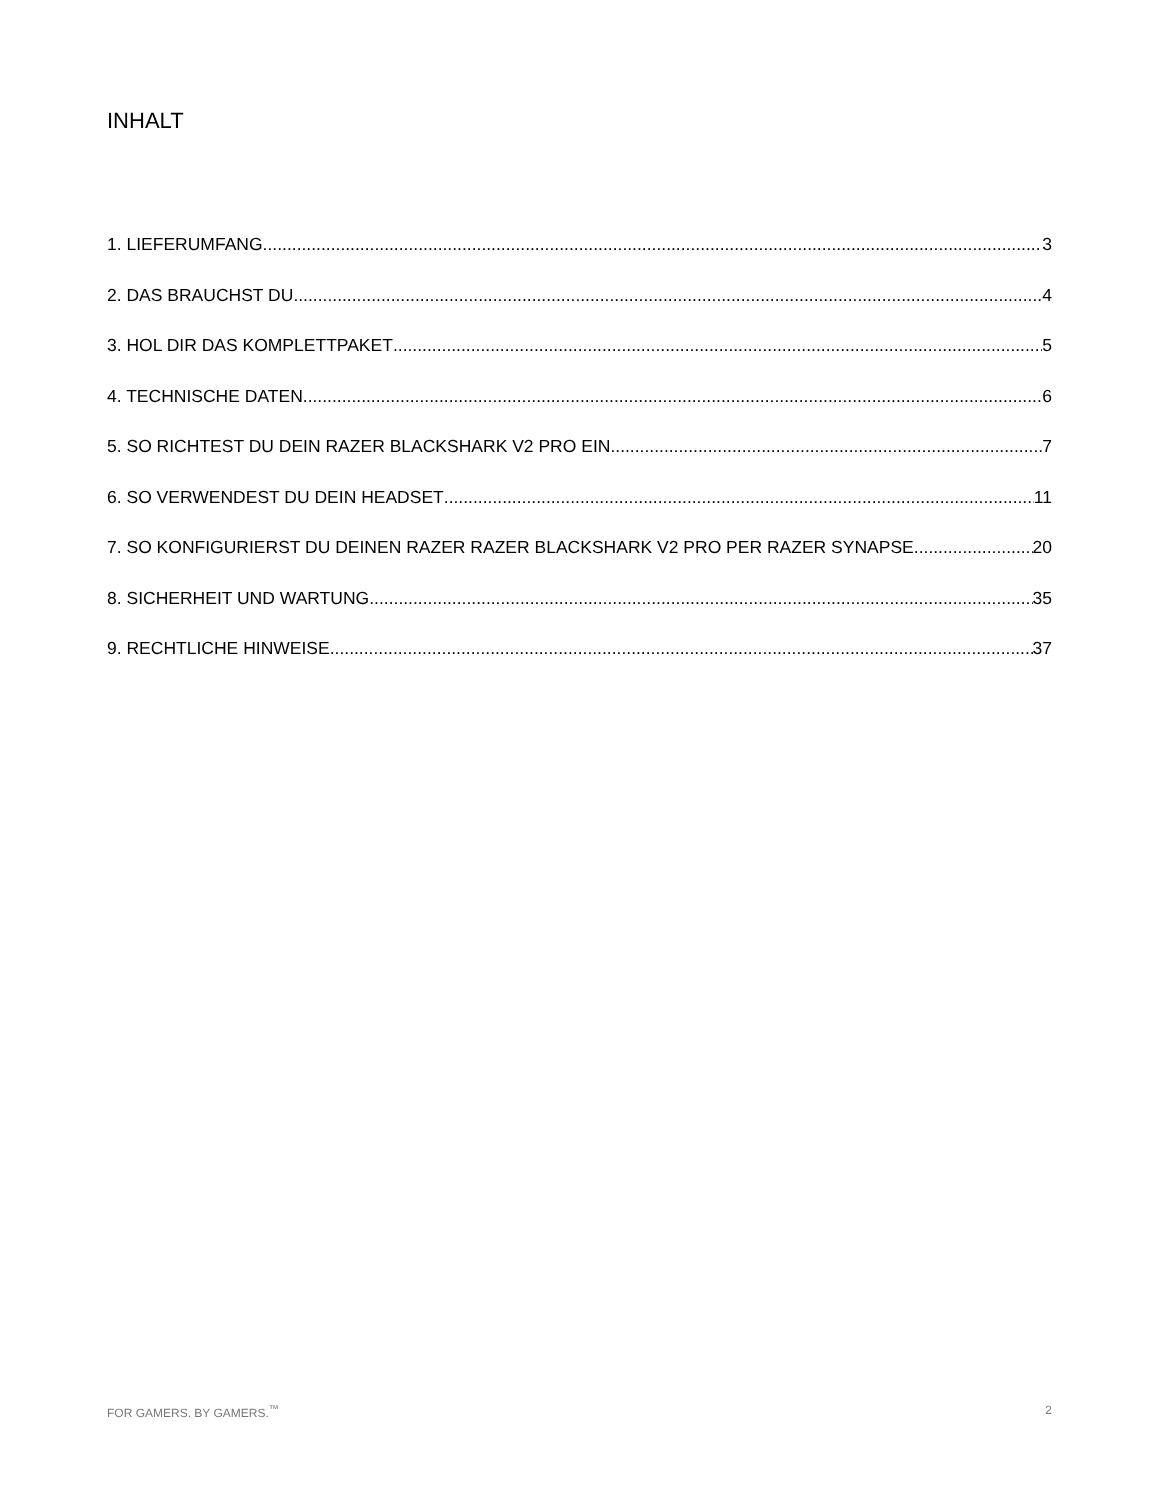INHALT
1. LIEFERUMFANG 3
2. DAS BRAUCHST DU 4
3. HOL DIR DAS KOMPLETTPAKET 5
4. TECHNISCHE DATEN 6
5. SO RICHTEST DU DEIN RAZER BLACKSHARK V2 PRO EIN 7
6. SO VERWENDEST DU DEIN HEADSET 11
7. SO KONFIGURIERST DU DEINEN RAZER RAZER BLACKSHARK V2 PRO PER RAZER SYNAPSE 20
8. SICHERHEIT UND WARTUNG 35
9. RECHTLICHE HINWEISE 37
FOR GAMERS. BY GAMERS.<sup>™</sup> 2